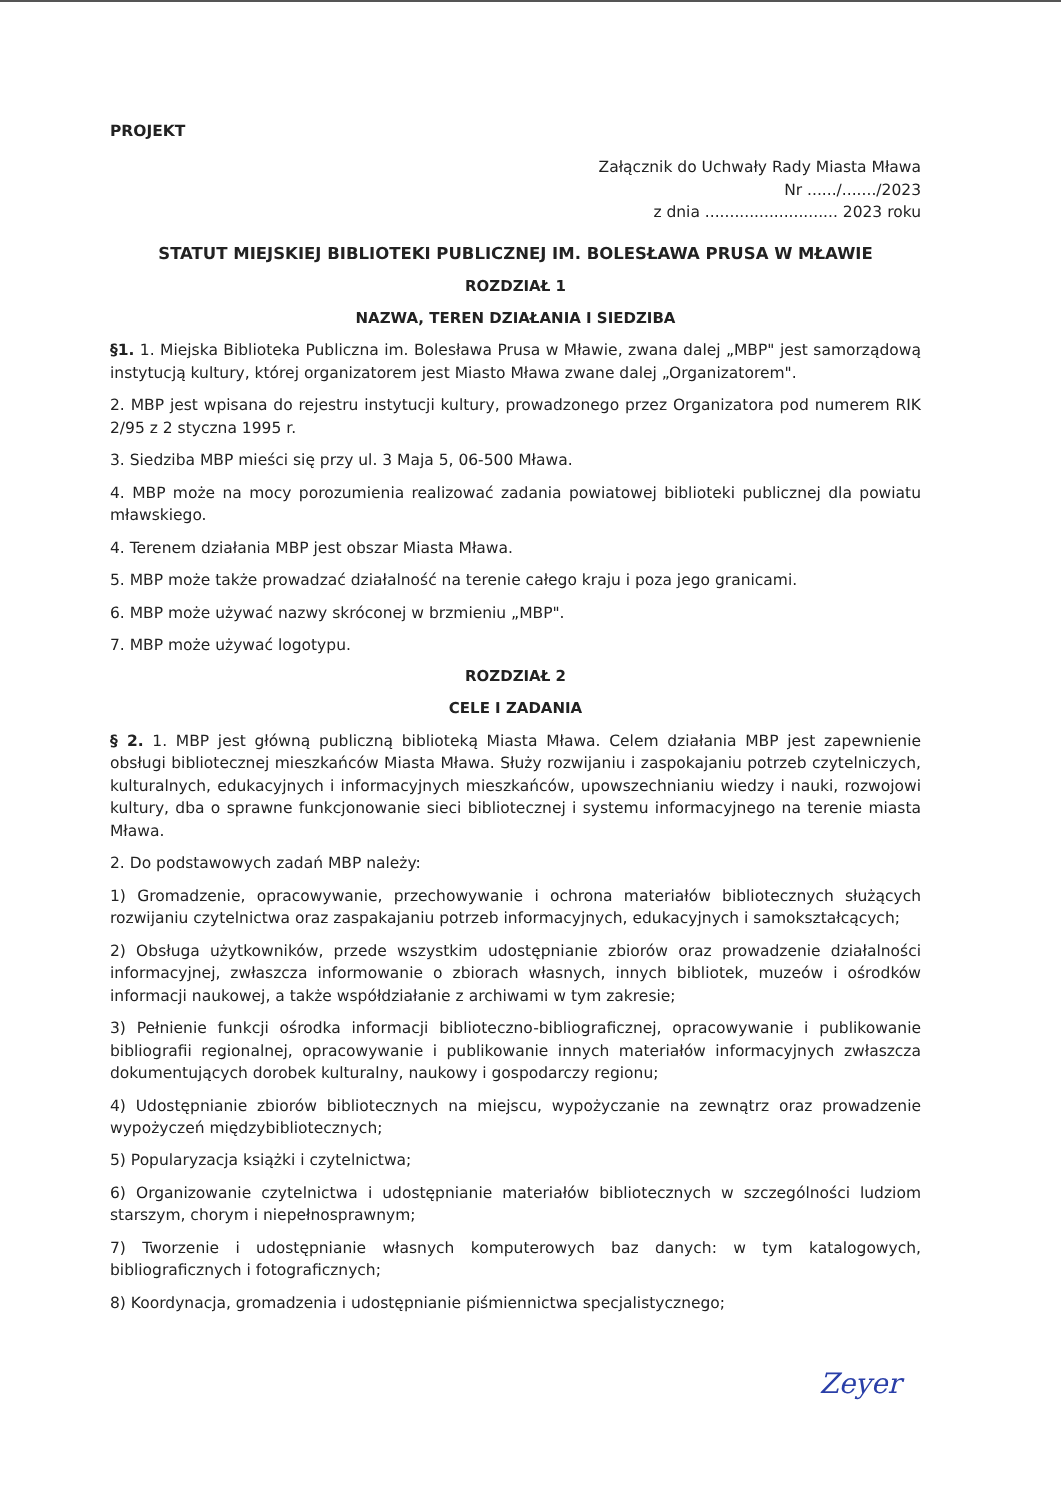PROJEKT
Załącznik do Uchwały Rady Miasta Mława
Nr ....../......./2023
z dnia ........................... 2023 roku
STATUT MIEJSKIEJ BIBLIOTEKI PUBLICZNEJ IM. BOLESŁAWA PRUSA W MŁAWIE
ROZDZIAŁ 1
NAZWA, TEREN DZIAŁANIA I SIEDZIBA
§1. 1. Miejska Biblioteka Publiczna im. Bolesława Prusa w Mławie, zwana dalej „MBP" jest samorządową instytucją kultury, której organizatorem jest Miasto Mława zwane dalej „Organizatorem".
2. MBP jest wpisana do rejestru instytucji kultury, prowadzonego przez Organizatora pod numerem RIK 2/95 z 2 styczna 1995 r.
3. Siedziba MBP mieści się przy ul. 3 Maja 5, 06-500 Mława.
4. MBP może na mocy porozumienia realizować zadania powiatowej biblioteki publicznej dla powiatu mławskiego.
4. Terenem działania MBP jest obszar Miasta Mława.
5. MBP może także prowadzać działalność na terenie całego kraju i poza jego granicami.
6. MBP może używać nazwy skróconej w brzmieniu „MBP".
7. MBP może używać logotypu.
ROZDZIAŁ 2
CELE I ZADANIA
§ 2. 1. MBP jest główną publiczną biblioteką Miasta Mława. Celem działania MBP jest zapewnienie obsługi bibliotecznej mieszkańców Miasta Mława. Służy rozwijaniu i zaspokajaniu potrzeb czytelniczych, kulturalnych, edukacyjnych i informacyjnych mieszkańców, upowszechnianiu wiedzy i nauki, rozwojowi kultury, dba o sprawne funkcjonowanie sieci bibliotecznej i systemu informacyjnego na terenie miasta Mława.
2. Do podstawowych zadań MBP należy:
1) Gromadzenie, opracowywanie, przechowywanie i ochrona materiałów bibliotecznych służących rozwijaniu czytelnictwa oraz zaspakajaniu potrzeb informacyjnych, edukacyjnych i samokształcących;
2) Obsługa użytkowników, przede wszystkim udostępnianie zbiorów oraz prowadzenie działalności informacyjnej, zwłaszcza informowanie o zbiorach własnych, innych bibliotek, muzeów i ośrodków informacji naukowej, a także współdziałanie z archiwami w tym zakresie;
3) Pełnienie funkcji ośrodka informacji biblioteczno-bibliograficznej, opracowywanie i publikowanie bibliografii regionalnej, opracowywanie i publikowanie innych materiałów informacyjnych zwłaszcza dokumentujących dorobek kulturalny, naukowy i gospodarczy regionu;
4) Udostępnianie zbiorów bibliotecznych na miejscu, wypożyczanie na zewnątrz oraz prowadzenie wypożyczeń międzybibliotecznych;
5) Popularyzacja książki i czytelnictwa;
6) Organizowanie czytelnictwa i udostępnianie materiałów bibliotecznych w szczególności ludziom starszym, chorym i niepełnosprawnym;
7) Tworzenie i udostępnianie własnych komputerowych baz danych: w tym katalogowych, bibliograficznych i fotograficznych;
8) Koordynacja, gromadzenia i udostępnianie piśmiennictwa specjalistycznego;
Zeyer